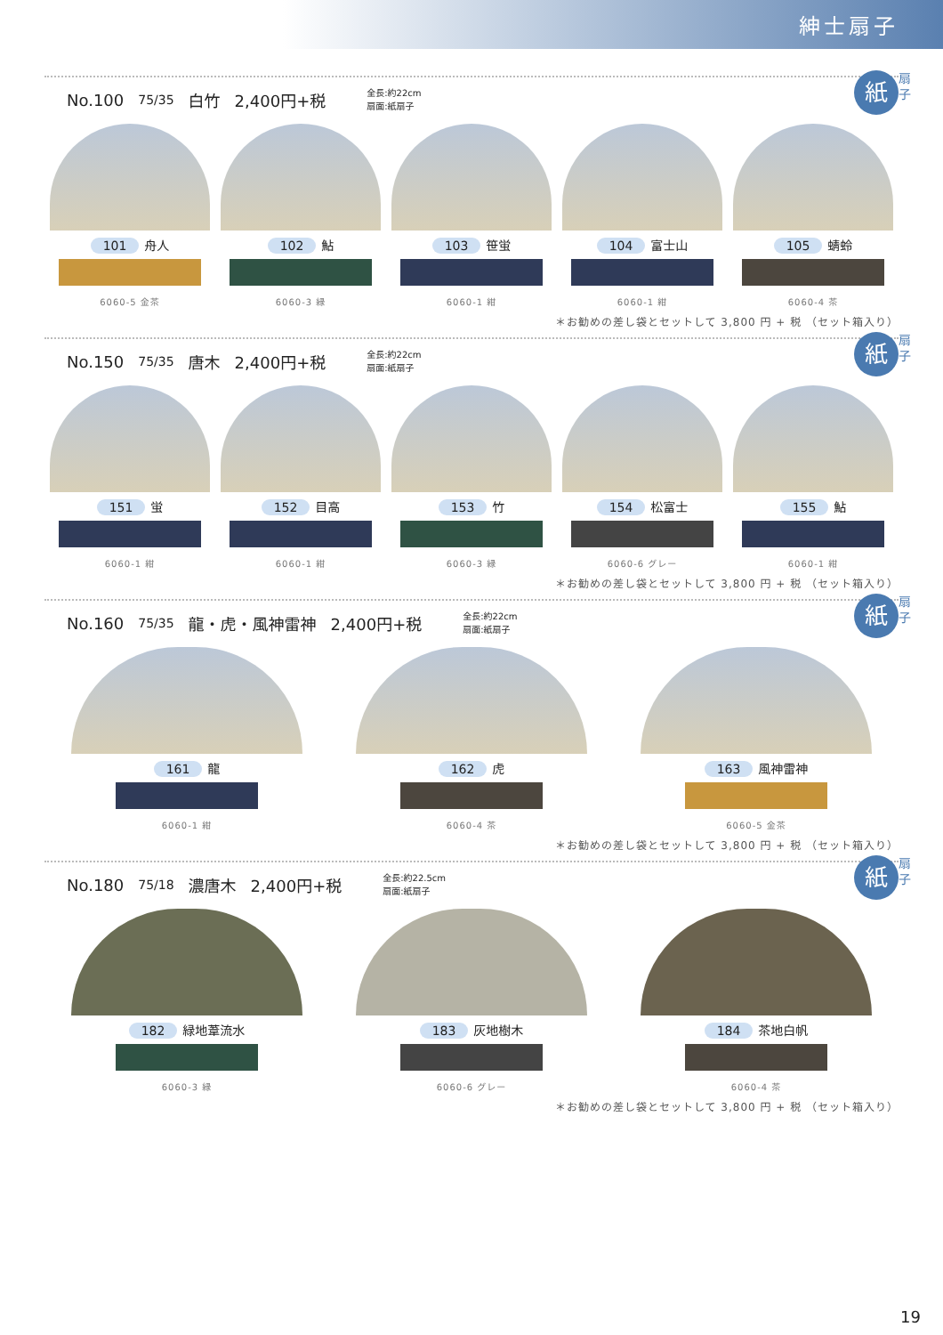紳士扇子
No.100 75/35 白竹 2,400円+税
全長:約22cm
扇面:紙扇子
紙 扇
子
101 舟人
6060-5 金茶
102 鮎
6060-3 緑
103 笹蛍
6060-1 紺
104 富士山
6060-1 紺
105 蜻蛉
6060-4 茶
＊お勧めの差し袋とセットして 3,800 円 + 税 （セット箱入り）
No.150 75/35 唐木 2,400円+税
全長:約22cm
扇面:紙扇子
紙 扇
子
151 蛍
6060-1 紺
152 目高
6060-1 紺
153 竹
6060-3 緑
154 松富士
6060-6 グレー
155 鮎
6060-1 紺
＊お勧めの差し袋とセットして 3,800 円 + 税 （セット箱入り）
No.160 75/35 龍・虎・風神雷神 2,400円+税
全長:約22cm
扇面:紙扇子
紙 扇
子
161 龍
6060-1 紺
162 虎
6060-4 茶
163 風神雷神
6060-5 金茶
＊お勧めの差し袋とセットして 3,800 円 + 税 （セット箱入り）
No.180 75/18 濃唐木 2,400円+税
全長:約22.5cm
扇面:紙扇子
紙 扇
子
182 緑地葦流水
6060-3 緑
183 灰地樹木
6060-6 グレー
184 茶地白帆
6060-4 茶
＊お勧めの差し袋とセットして 3,800 円 + 税 （セット箱入り）
19